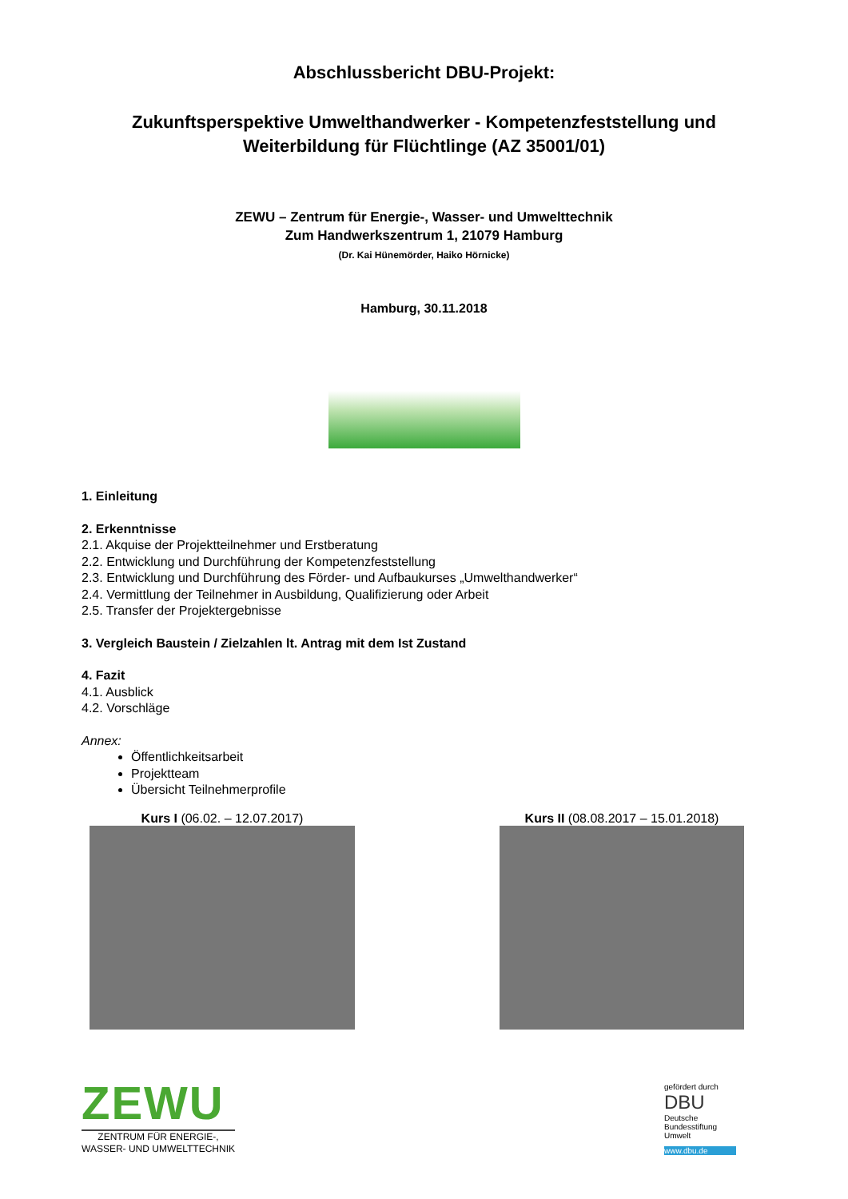Abschlussbericht DBU-Projekt:
Zukunftsperspektive Umwelthandwerker - Kompetenzfeststellung und
Weiterbildung für Flüchtlinge (AZ 35001/01)
ZEWU – Zentrum für Energie-, Wasser- und Umwelttechnik
Zum Handwerkszentrum 1, 21079 Hamburg
(Dr. Kai Hünemörder, Haiko Hörnicke)
Hamburg, 30.11.2018
1. Einleitung
2. Erkenntnisse
2.1. Akquise der Projektteilnehmer und Erstberatung
2.2. Entwicklung und Durchführung der Kompetenzfeststellung
2.3. Entwicklung und Durchführung des Förder- und Aufbaukurses „Umwelthandwerker“
2.4. Vermittlung der Teilnehmer in Ausbildung, Qualifizierung oder Arbeit
2.5. Transfer der Projektergebnisse
3. Vergleich Baustein / Zielzahlen lt. Antrag mit dem Ist Zustand
4. Fazit
4.1. Ausblick
4.2. Vorschläge
Annex:
Öffentlichkeitsarbeit
Projektteam
Übersicht Teilnehmerprofile
Kurs I (06.02. – 12.07.2017) Kurs II (08.08.2017 – 15.01.2018)
ZEWU
ZENTRUM FÜR ENERGIE-,
WASSER- UND UMWELTTECHNIK
gefördert durch
DBU
Deutsche Bundesstiftung Umwelt
www.dbu.de